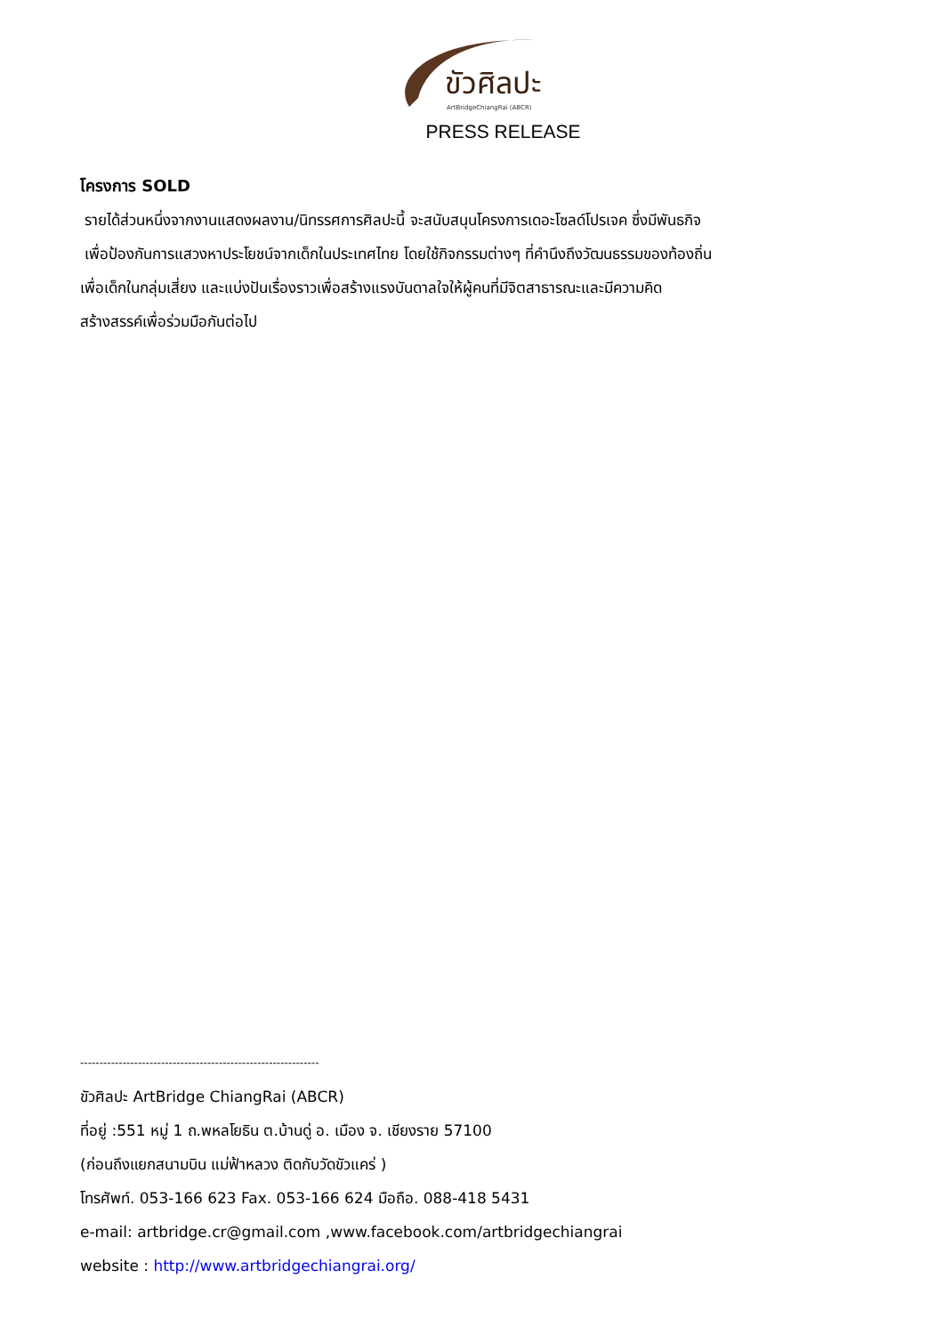ขัวศิลปะ
ArtBridgeChiangRai (ABCR)
PRESS RELEASE
โครงการ SOLD
รายได้ส่วนหนึ่งจากงานแสดงผลงาน/นิทรรศการศิลปะนี้ จะสนับสนุนโครงการเดอะโซลด์โปรเจค ซึ่งมีพันธกิจ
เพื่อป้องกันการแสวงหาประโยชน์จากเด็กในประเทศไทย โดยใช้กิจกรรมต่างๆ ที่คำนึงถึงวัฒนธรรมของท้องถิ่น
เพื่อเด็กในกลุ่มเสี่ยง และแบ่งปันเรื่องราวเพื่อสร้างแรงบันดาลใจให้ผู้คนที่มีจิตสาธารณะและมีความคิด
สร้างสรรค์เพื่อร่วมมือกันต่อไป
--------------------------------------------------------------
ขัวศิลปะ ArtBridge ChiangRai (ABCR)
ที่อยู่ :551 หมู่ 1 ถ.พหลโยธิน ต.บ้านดู่ อ. เมือง จ. เชียงราย 57100
(ก่อนถึงแยกสนามบิน แม่ฟ้าหลวง ติดกับวัดขัวแคร่ )
โทรศัพท์. 053-166 623 Fax. 053-166 624 มือถือ. 088-418 5431
e-mail: artbridge.cr@gmail.com ,www.facebook.com/artbridgechiangrai
website : http://www.artbridgechiangrai.org/